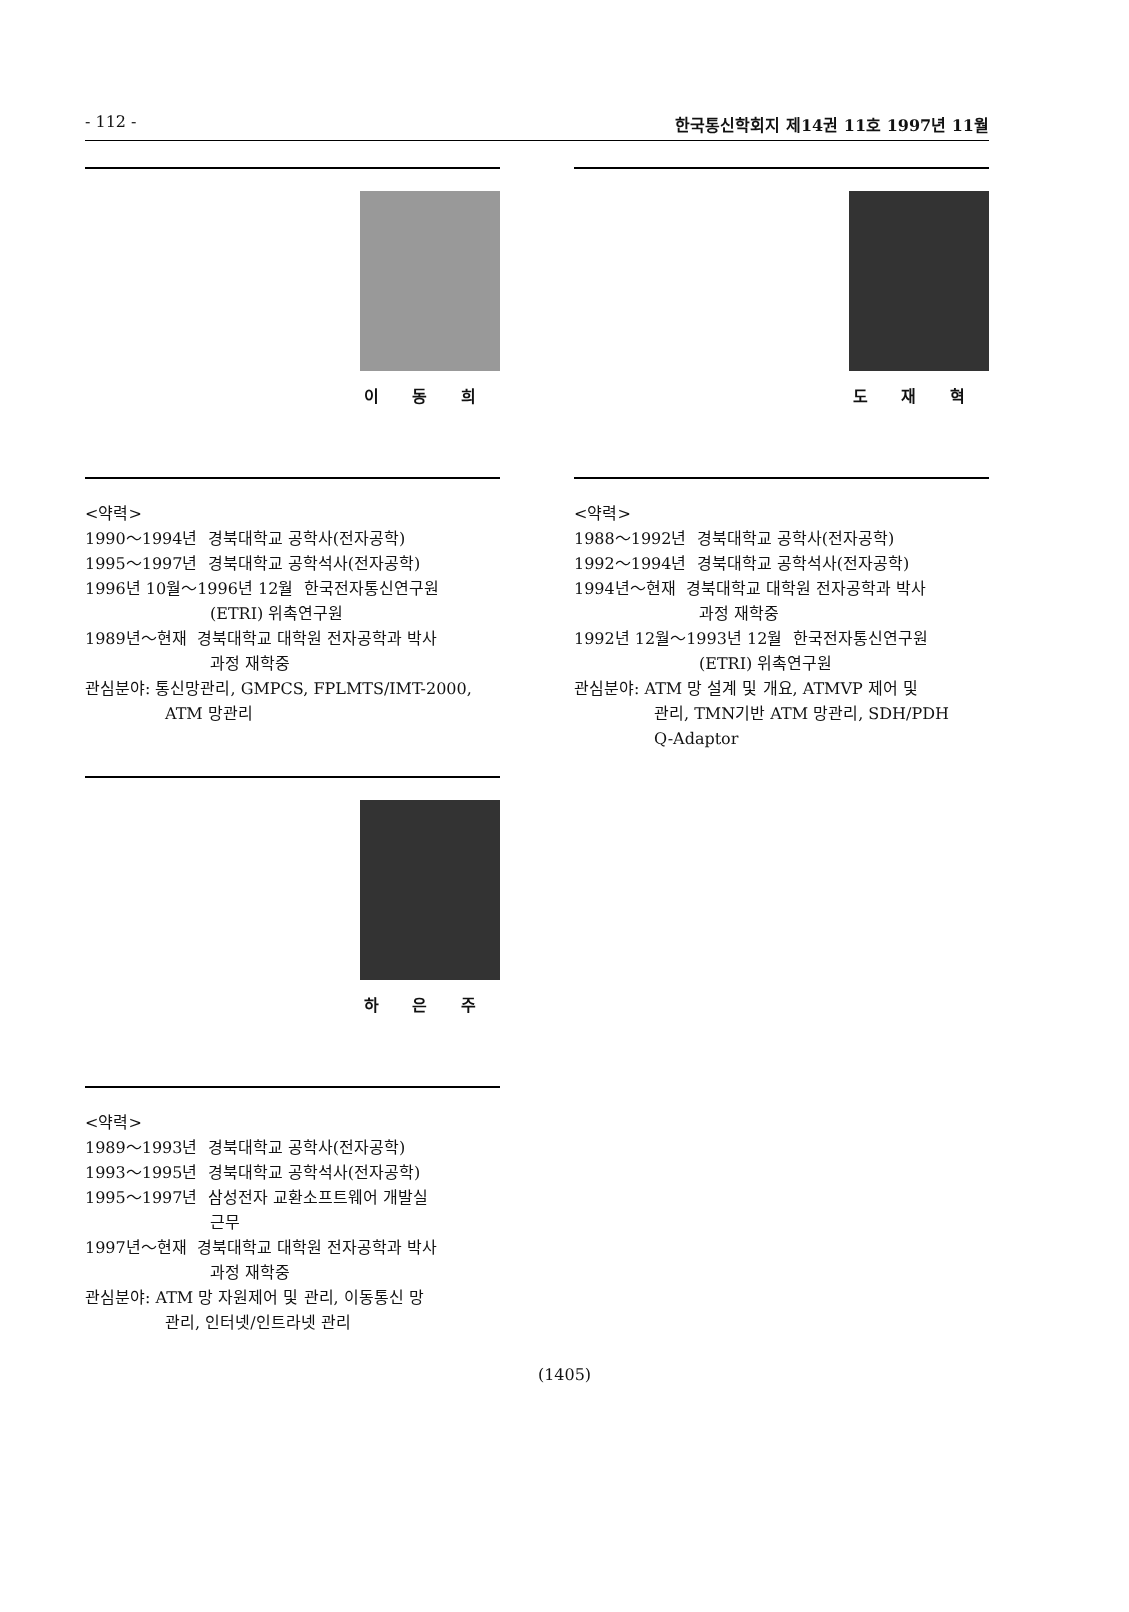- 112 - 한국통신학회지 제14권 11호 1997년 11월
이 동 희
<약력>
1990～1994년 경북대학교 공학사(전자공학)
1995～1997년 경북대학교 공학석사(전자공학)
1996년 10월～1996년 12월 한국전자통신연구원
(ETRI) 위촉연구원
1989년～현재 경북대학교 대학원 전자공학과 박사
과정 재학중
관심분야: 통신망관리, GMPCS, FPLMTS/IMT-2000,
ATM 망관리
하 은 주
<약력>
1989～1993년 경북대학교 공학사(전자공학)
1993～1995년 경북대학교 공학석사(전자공학)
1995～1997년 삼성전자 교환소프트웨어 개발실
근무
1997년～현재 경북대학교 대학원 전자공학과 박사
과정 재학중
관심분야: ATM 망 자원제어 및 관리, 이동통신 망
관리, 인터넷/인트라넷 관리
도 재 혁
<약력>
1988～1992년 경북대학교 공학사(전자공학)
1992～1994년 경북대학교 공학석사(전자공학)
1994년～현재 경북대학교 대학원 전자공학과 박사
과정 재학중
1992년 12월～1993년 12월 한국전자통신연구원
(ETRI) 위촉연구원
관심분야: ATM 망 설계 및 개요, ATMVP 제어 및
관리, TMN기반 ATM 망관리, SDH/PDH
Q-Adaptor
(1405)